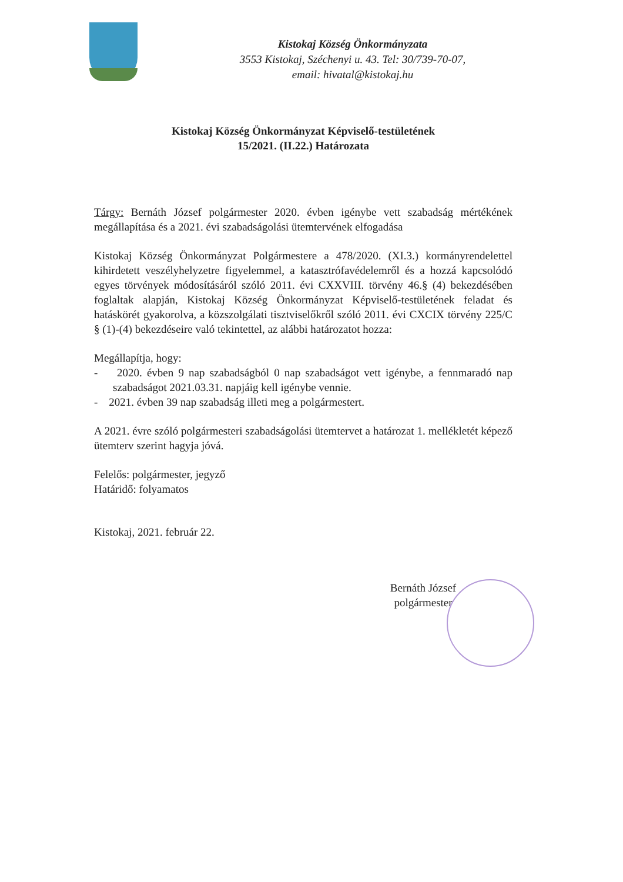Kistokaj Község Önkormányzata
3553 Kistokaj, Széchenyi u. 43. Tel: 30/739-70-07,
email: hivatal@kistokaj.hu
Kistokaj Község Önkormányzat Képviselő-testületének
15/2021. (II.22.) Határozata
Tárgy: Bernáth József polgármester 2020. évben igénybe vett szabadság mértékének megállapítása és a 2021. évi szabadságolási ütemtervének elfogadása
Kistokaj Község Önkormányzat Polgármestere a 478/2020. (XI.3.) kormányrendelettel kihirdetett veszélyhelyzetre figyelemmel, a katasztrófavédelemről és a hozzá kapcsolódó egyes törvények módosításáról szóló 2011. évi CXXVIII. törvény 46.§ (4) bekezdésében foglaltak alapján, Kistokaj Község Önkormányzat Képviselő-testületének feladat és hatáskörét gyakorolva, a közszolgálati tisztviselőkről szóló 2011. évi CXCIX törvény 225/C § (1)-(4) bekezdéseire való tekintettel, az alábbi határozatot hozza:
Megállapítja, hogy:
- 2020. évben 9 nap szabadságból 0 nap szabadságot vett igénybe, a fennmaradó nap szabadságot 2021.03.31. napjáig kell igénybe vennie.
- 2021. évben 39 nap szabadság illeti meg a polgármestert.
A 2021. évre szóló polgármesteri szabadságolási ütemtervet a határozat 1. mellékletét képező ütemterv szerint hagyja jóvá.
Felelős: polgármester, jegyző
Határidő: folyamatos
Kistokaj, 2021. február 22.
Bernáth József
polgármester